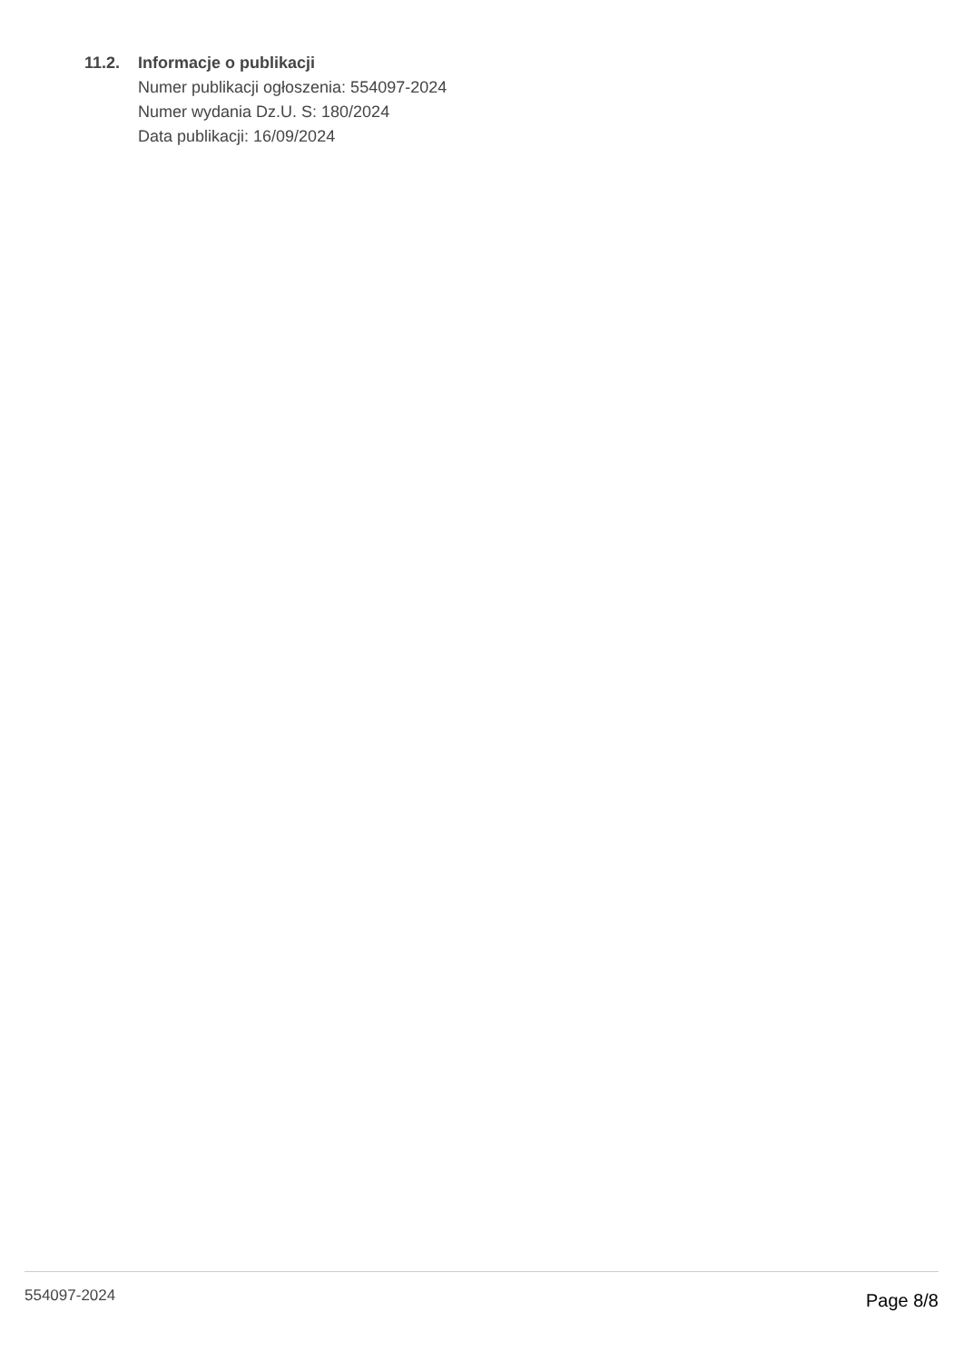11.2. Informacje o publikacji
Numer publikacji ogłoszenia: 554097-2024
Numer wydania Dz.U. S: 180/2024
Data publikacji: 16/09/2024
554097-2024 Page 8/8